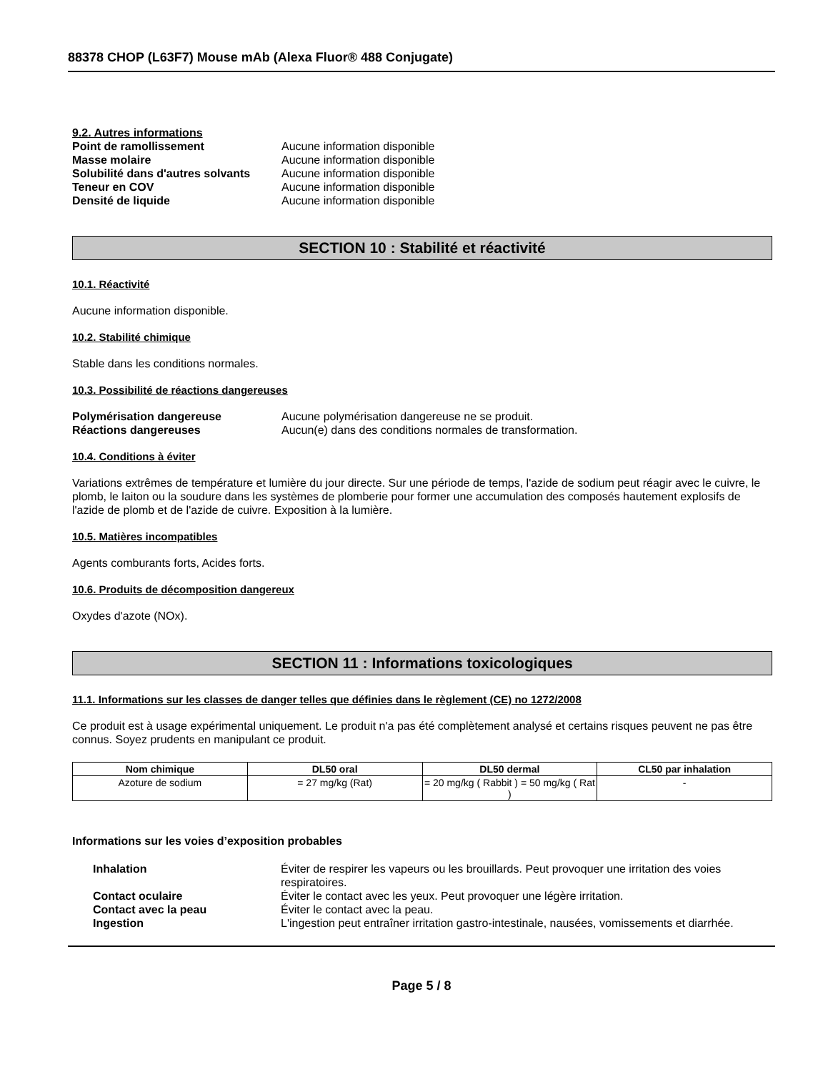88378 CHOP (L63F7) Mouse mAb (Alexa Fluor® 488 Conjugate)
9.2. Autres informations
Point de ramollissement Aucune information disponible
Masse molaire Aucune information disponible
Solubilité dans d'autres solvants Aucune information disponible
Teneur en COV Aucune information disponible
Densité de liquide Aucune information disponible
SECTION 10 : Stabilité et réactivité
10.1. Réactivité
Aucune information disponible.
10.2. Stabilité chimique
Stable dans les conditions normales.
10.3. Possibilité de réactions dangereuses
Polymérisation dangereuse Aucune polymérisation dangereuse ne se produit.
Réactions dangereuses Aucun(e) dans des conditions normales de transformation.
10.4. Conditions à éviter
Variations extrêmes de température et lumière du jour directe. Sur une période de temps, l'azide de sodium peut réagir avec le cuivre, le plomb, le laiton ou la soudure dans les systèmes de plomberie pour former une accumulation des composés hautement explosifs de l'azide de plomb et de l'azide de cuivre. Exposition à la lumière.
10.5. Matières incompatibles
Agents comburants forts, Acides forts.
10.6. Produits de décomposition dangereux
Oxydes d'azote (NOx).
SECTION 11 : Informations toxicologiques
11.1. Informations sur les classes de danger telles que définies dans le règlement (CE) no 1272/2008
Ce produit est à usage expérimental uniquement. Le produit n'a pas été complètement analysé et certains risques peuvent ne pas être connus. Soyez prudents en manipulant ce produit.
| Nom chimique | DL50 oral | DL50 dermal | CL50 par inhalation |
| --- | --- | --- | --- |
| Azoture de sodium | = 27 mg/kg (Rat) | = 20 mg/kg ( Rabbit ) = 50 mg/kg ( Rat ) | - |
Informations sur les voies d’exposition probables
Inhalation Éviter de respirer les vapeurs ou les brouillards. Peut provoquer une irritation des voies respiratoires.
Contact oculaire Éviter le contact avec les yeux. Peut provoquer une légère irritation.
Contact avec la peau Éviter le contact avec la peau.
Ingestion L'ingestion peut entraîner irritation gastro-intestinale, nausées, vomissements et diarrhée.
Page 5 / 8